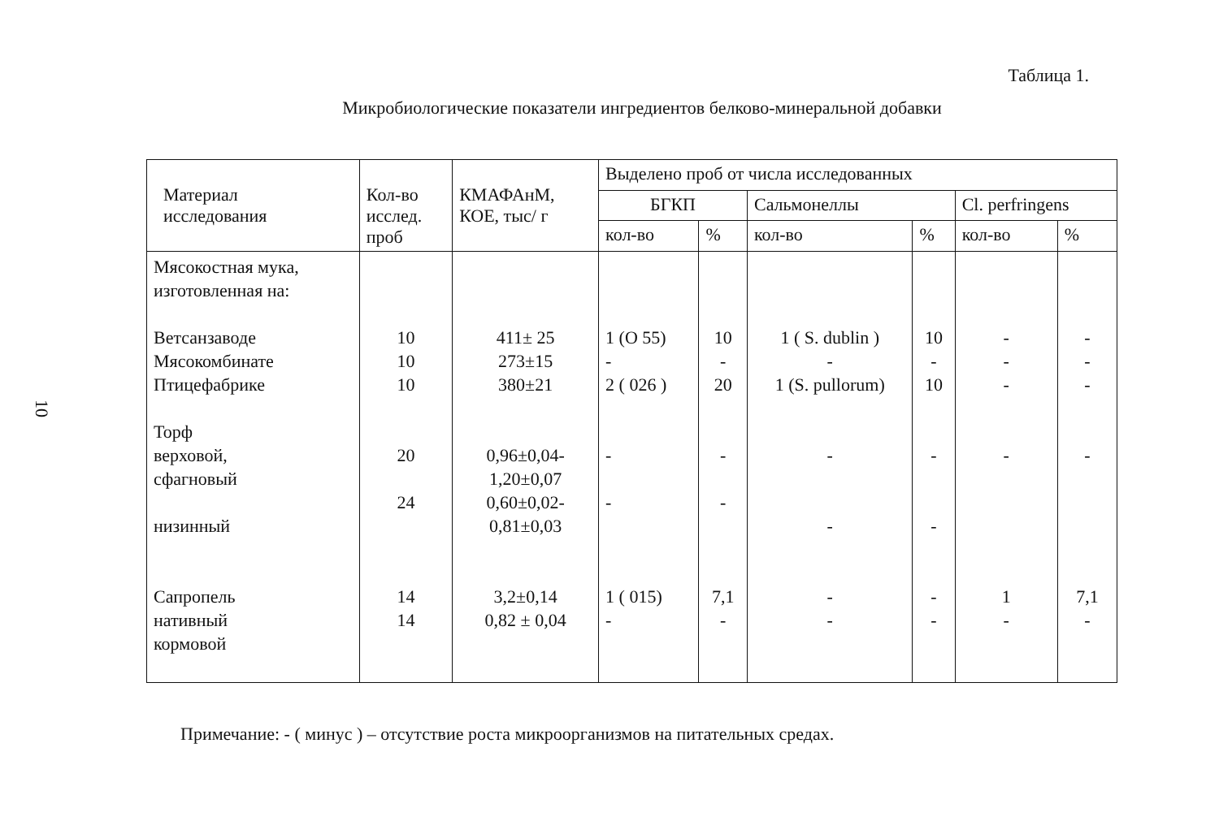10
Таблица 1.
Микробиологические показатели ингредиентов белково-минеральной добавки
| Материал исследования | Кол-во исслед. проб | КМАФАнМ, КОЕ, тыс/ г | Выделено проб от числа исследованных | | | | | |
| --- | --- | --- | --- | --- | --- | --- | --- | --- |
| | | | БГКП | | Сальмонеллы | | Cl. perfringens | |
| | | | кол-во | % | кол-во | % | кол-во | % |
| Мясокостная мука, изготовленная на: Ветсанзаводе Мясокомбинате Птицефабрике Торф верховой, сфагновый низинный Сапропель нативный кормовой | 10 10 10 20 24 14 14 | 411± 25 273±15 380±21 0,96±0,04- 1,20±0,07 0,60±0,02- 0,81±0,03 3,2±0,14 0,82 ± 0,04 | 1 (O 55) - 2 ( 026 ) - - 1 ( 015) - | 10 - 20 - - 7,1 - | 1 ( S. dublin ) - 1 (S. pullorum) - - - - | 10 - 10 - - - - | - - - - 1 - | - - - - 7,1 - |
Примечание: - ( минус ) – отсутствие роста микроорганизмов на питательных средах.